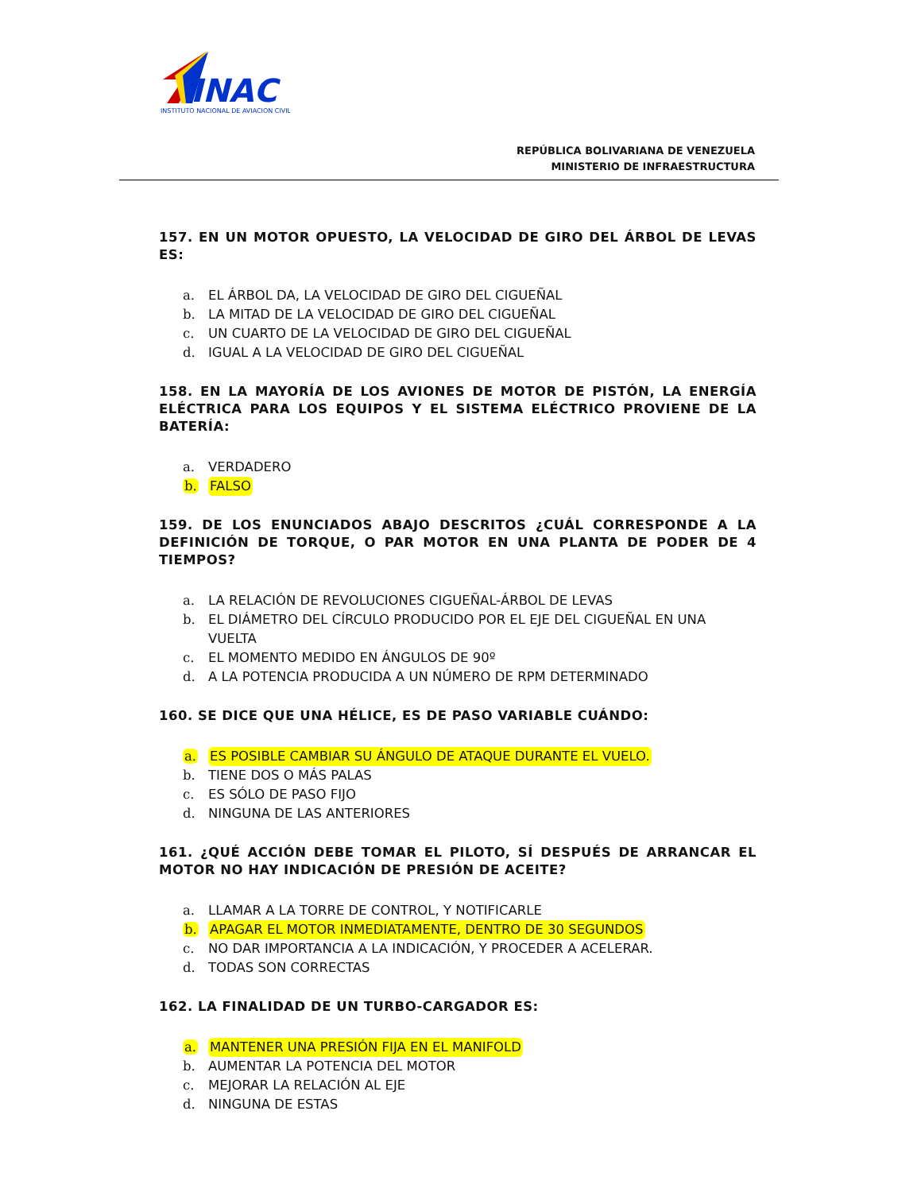INAC
INSTITUTO NACIONAL DE AVIACION CIVIL
REPÚBLICA BOLIVARIANA DE VENEZUELA
MINISTERIO DE INFRAESTRUCTURA
157. EN UN MOTOR OPUESTO, LA VELOCIDAD DE GIRO DEL ÁRBOL DE LEVAS ES:
a. EL ÁRBOL DA, LA VELOCIDAD DE GIRO DEL CIGUEÑAL
b. LA MITAD DE LA VELOCIDAD DE GIRO DEL CIGUEÑAL
c. UN CUARTO DE LA VELOCIDAD DE GIRO DEL CIGUEÑAL
d. IGUAL A LA VELOCIDAD DE GIRO DEL CIGUEÑAL
158. EN LA MAYORÍA DE LOS AVIONES DE MOTOR DE PISTÓN, LA ENERGÍA ELÉCTRICA PARA LOS EQUIPOS Y EL SISTEMA ELÉCTRICO PROVIENE DE LA BATERÍA:
a. VERDADERO
b. FALSO
159. DE LOS ENUNCIADOS ABAJO DESCRITOS ¿CUÁL CORRESPONDE A LA DEFINICIÓN DE TORQUE, O PAR MOTOR EN UNA PLANTA DE PODER DE 4 TIEMPOS?
a. LA RELACIÓN DE REVOLUCIONES CIGUEÑAL-ÁRBOL DE LEVAS
b. EL DIÁMETRO DEL CÍRCULO PRODUCIDO POR EL EJE DEL CIGUEÑAL EN UNA VUELTA
c. EL MOMENTO MEDIDO EN ÁNGULOS DE 90º
d. A LA POTENCIA PRODUCIDA A UN NÚMERO DE RPM DETERMINADO
160. SE DICE QUE UNA HÉLICE, ES DE PASO VARIABLE CUÁNDO:
a. ES POSIBLE CAMBIAR SU ÁNGULO DE ATAQUE DURANTE EL VUELO.
b. TIENE DOS O MÁS PALAS
c. ES SÓLO DE PASO FIJO
d. NINGUNA DE LAS ANTERIORES
161. ¿QUÉ ACCIÓN DEBE TOMAR EL PILOTO, SÍ DESPUÉS DE ARRANCAR EL MOTOR NO HAY INDICACIÓN DE PRESIÓN DE ACEITE?
a. LLAMAR A LA TORRE DE CONTROL, Y NOTIFICARLE
b. APAGAR EL MOTOR INMEDIATAMENTE, DENTRO DE 30 SEGUNDOS
c. NO DAR IMPORTANCIA A LA INDICACIÓN, Y PROCEDER A ACELERAR.
d. TODAS SON CORRECTAS
162. LA FINALIDAD DE UN TURBO-CARGADOR ES:
a. MANTENER UNA PRESIÓN FIJA EN EL MANIFOLD
b. AUMENTAR LA POTENCIA DEL MOTOR
c. MEJORAR LA RELACIÓN AL EJE
d. NINGUNA DE ESTAS